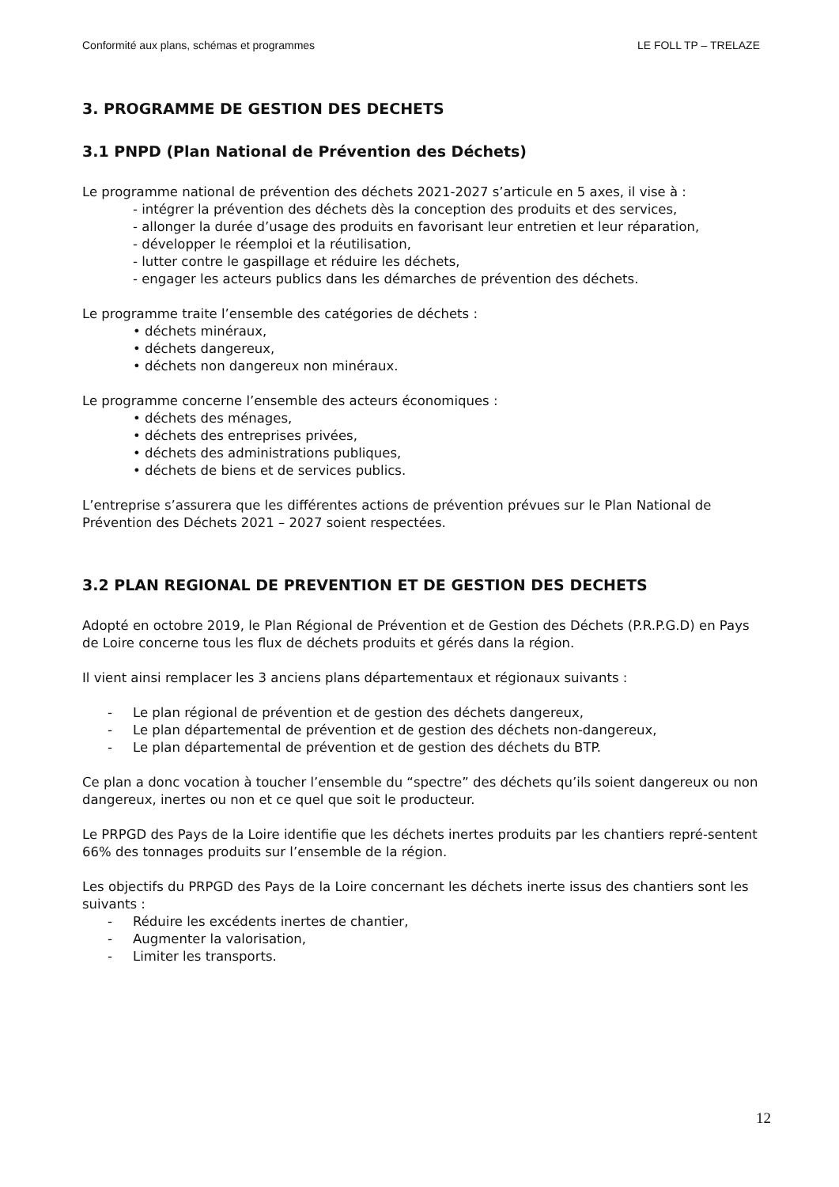Conformité aux plans, schémas et programmes LE FOLL TP – TRELAZE
3. PROGRAMME DE GESTION DES DECHETS
3.1 PNPD (Plan National de Prévention des Déchets)
Le programme national de prévention des déchets 2021-2027 s’articule en 5 axes, il vise à :
- intégrer la prévention des déchets dès la conception des produits et des services,
- allonger la durée d’usage des produits en favorisant leur entretien et leur réparation,
- développer le réemploi et la réutilisation,
- lutter contre le gaspillage et réduire les déchets,
- engager les acteurs publics dans les démarches de prévention des déchets.
Le programme traite l’ensemble des catégories de déchets :
• déchets minéraux,
• déchets dangereux,
• déchets non dangereux non minéraux.
Le programme concerne l’ensemble des acteurs économiques :
• déchets des ménages,
• déchets des entreprises privées,
• déchets des administrations publiques,
• déchets de biens et de services publics.
L’entreprise s’assurera que les différentes actions de prévention prévues sur le Plan National de Prévention des Déchets 2021 – 2027 soient respectées.
3.2 PLAN REGIONAL DE PREVENTION ET DE GESTION DES DECHETS
Adopté en octobre 2019, le Plan Régional de Prévention et de Gestion des Déchets (P.R.P.G.D) en Pays de Loire concerne tous les flux de déchets produits et gérés dans la région.
Il vient ainsi remplacer les 3 anciens plans départementaux et régionaux suivants :
- Le plan régional de prévention et de gestion des déchets dangereux,
- Le plan départemental de prévention et de gestion des déchets non-dangereux,
- Le plan départemental de prévention et de gestion des déchets du BTP.
Ce plan a donc vocation à toucher l’ensemble du “spectre” des déchets qu’ils soient dangereux ou non dangereux, inertes ou non et ce quel que soit le producteur.
Le PRPGD des Pays de la Loire identifie que les déchets inertes produits par les chantiers repré-sentent 66% des tonnages produits sur l’ensemble de la région.
Les objectifs du PRPGD des Pays de la Loire concernant les déchets inerte issus des chantiers sont les suivants :
- Réduire les excédents inertes de chantier,
- Augmenter la valorisation,
- Limiter les transports.
12